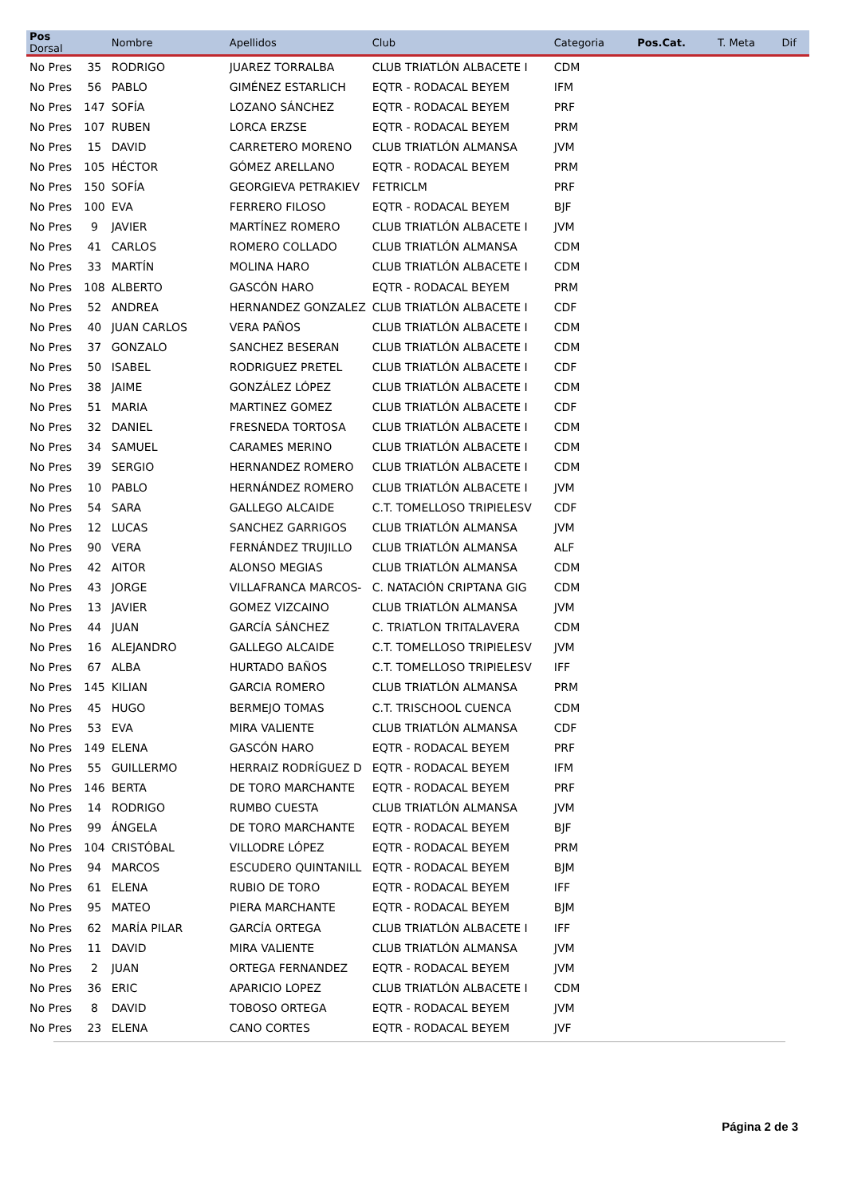| Pos Dorsal | | Nombre | Apellidos | Club | Categoria | Pos.Cat. | T. Meta | Dif |
| --- | --- | --- | --- | --- | --- | --- | --- | --- |
| No Pres | 35 | RODRIGO | JUAREZ TORRALBA | CLUB TRIATLÓN ALBACETE I | CDM | | | |
| No Pres | 56 | PABLO | GIMÉNEZ ESTARLICH | EQTR - RODACAL BEYEM | IFM | | | |
| No Pres | 147 | SOFÍA | LOZANO SÁNCHEZ | EQTR - RODACAL BEYEM | PRF | | | |
| No Pres | 107 | RUBEN | LORCA ERZSE | EQTR - RODACAL BEYEM | PRM | | | |
| No Pres | 15 | DAVID | CARRETERO MORENO | CLUB TRIATLÓN ALMANSA | JVM | | | |
| No Pres | 105 | HÉCTOR | GÓMEZ ARELLANO | EQTR - RODACAL BEYEM | PRM | | | |
| No Pres | 150 | SOFÍA | GEORGIEVA PETRAKIEV | FETRICLM | PRF | | | |
| No Pres | 100 | EVA | FERRERO FILOSO | EQTR - RODACAL BEYEM | BJF | | | |
| No Pres | 9 | JAVIER | MARTÍNEZ ROMERO | CLUB TRIATLÓN ALBACETE I | JVM | | | |
| No Pres | 41 | CARLOS | ROMERO COLLADO | CLUB TRIATLÓN ALMANSA | CDM | | | |
| No Pres | 33 | MARTÍN | MOLINA HARO | CLUB TRIATLÓN ALBACETE I | CDM | | | |
| No Pres | 108 | ALBERTO | GASCÓN HARO | EQTR - RODACAL BEYEM | PRM | | | |
| No Pres | 52 | ANDREA | HERNANDEZ GONZALEZ | CLUB TRIATLÓN ALBACETE I | CDF | | | |
| No Pres | 40 | JUAN CARLOS | VERA PAÑOS | CLUB TRIATLÓN ALBACETE I | CDM | | | |
| No Pres | 37 | GONZALO | SANCHEZ BESERAN | CLUB TRIATLÓN ALBACETE I | CDM | | | |
| No Pres | 50 | ISABEL | RODRIGUEZ PRETEL | CLUB TRIATLÓN ALBACETE I | CDF | | | |
| No Pres | 38 | JAIME | GONZÁLEZ LÓPEZ | CLUB TRIATLÓN ALBACETE I | CDM | | | |
| No Pres | 51 | MARIA | MARTINEZ GOMEZ | CLUB TRIATLÓN ALBACETE I | CDF | | | |
| No Pres | 32 | DANIEL | FRESNEDA TORTOSA | CLUB TRIATLÓN ALBACETE I | CDM | | | |
| No Pres | 34 | SAMUEL | CARAMES MERINO | CLUB TRIATLÓN ALBACETE I | CDM | | | |
| No Pres | 39 | SERGIO | HERNANDEZ ROMERO | CLUB TRIATLÓN ALBACETE I | CDM | | | |
| No Pres | 10 | PABLO | HERNÁNDEZ ROMERO | CLUB TRIATLÓN ALBACETE I | JVM | | | |
| No Pres | 54 | SARA | GALLEGO ALCAIDE | C.T. TOMELLOSO TRIPIELESV | CDF | | | |
| No Pres | 12 | LUCAS | SANCHEZ GARRIGOS | CLUB TRIATLÓN ALMANSA | JVM | | | |
| No Pres | 90 | VERA | FERNÁNDEZ TRUJILLO | CLUB TRIATLÓN ALMANSA | ALF | | | |
| No Pres | 42 | AITOR | ALONSO MEGIAS | CLUB TRIATLÓN ALMANSA | CDM | | | |
| No Pres | 43 | JORGE | VILLAFRANCA MARCOS- | C. NATACIÓN CRIPTANA GIG | CDM | | | |
| No Pres | 13 | JAVIER | GOMEZ VIZCAINO | CLUB TRIATLÓN ALMANSA | JVM | | | |
| No Pres | 44 | JUAN | GARCÍA SÁNCHEZ | C. TRIATLON TRITALAVERA | CDM | | | |
| No Pres | 16 | ALEJANDRO | GALLEGO ALCAIDE | C.T. TOMELLOSO TRIPIELESV | JVM | | | |
| No Pres | 67 | ALBA | HURTADO BAÑOS | C.T. TOMELLOSO TRIPIELESV | IFF | | | |
| No Pres | 145 | KILIAN | GARCIA ROMERO | CLUB TRIATLÓN ALMANSA | PRM | | | |
| No Pres | 45 | HUGO | BERMEJO TOMAS | C.T. TRISCHOOL CUENCA | CDM | | | |
| No Pres | 53 | EVA | MIRA VALIENTE | CLUB TRIATLÓN ALMANSA | CDF | | | |
| No Pres | 149 | ELENA | GASCÓN HARO | EQTR - RODACAL BEYEM | PRF | | | |
| No Pres | 55 | GUILLERMO | HERRAIZ RODRÍGUEZ D | EQTR - RODACAL BEYEM | IFM | | | |
| No Pres | 146 | BERTA | DE TORO MARCHANTE | EQTR - RODACAL BEYEM | PRF | | | |
| No Pres | 14 | RODRIGO | RUMBO CUESTA | CLUB TRIATLÓN ALMANSA | JVM | | | |
| No Pres | 99 | ÁNGELA | DE TORO MARCHANTE | EQTR - RODACAL BEYEM | BJF | | | |
| No Pres | 104 | CRISTÓBAL | VILLODRE LÓPEZ | EQTR - RODACAL BEYEM | PRM | | | |
| No Pres | 94 | MARCOS | ESCUDERO QUINTANILL | EQTR - RODACAL BEYEM | BJM | | | |
| No Pres | 61 | ELENA | RUBIO DE TORO | EQTR - RODACAL BEYEM | IFF | | | |
| No Pres | 95 | MATEO | PIERA MARCHANTE | EQTR - RODACAL BEYEM | BJM | | | |
| No Pres | 62 | MARÍA PILAR | GARCÍA ORTEGA | CLUB TRIATLÓN ALBACETE I | IFF | | | |
| No Pres | 11 | DAVID | MIRA VALIENTE | CLUB TRIATLÓN ALMANSA | JVM | | | |
| No Pres | 2 | JUAN | ORTEGA FERNANDEZ | EQTR - RODACAL BEYEM | JVM | | | |
| No Pres | 36 | ERIC | APARICIO LOPEZ | CLUB TRIATLÓN ALBACETE I | CDM | | | |
| No Pres | 8 | DAVID | TOBOSO ORTEGA | EQTR - RODACAL BEYEM | JVM | | | |
| No Pres | 23 | ELENA | CANO CORTES | EQTR - RODACAL BEYEM | JVF | | | |
Página 2 de 3